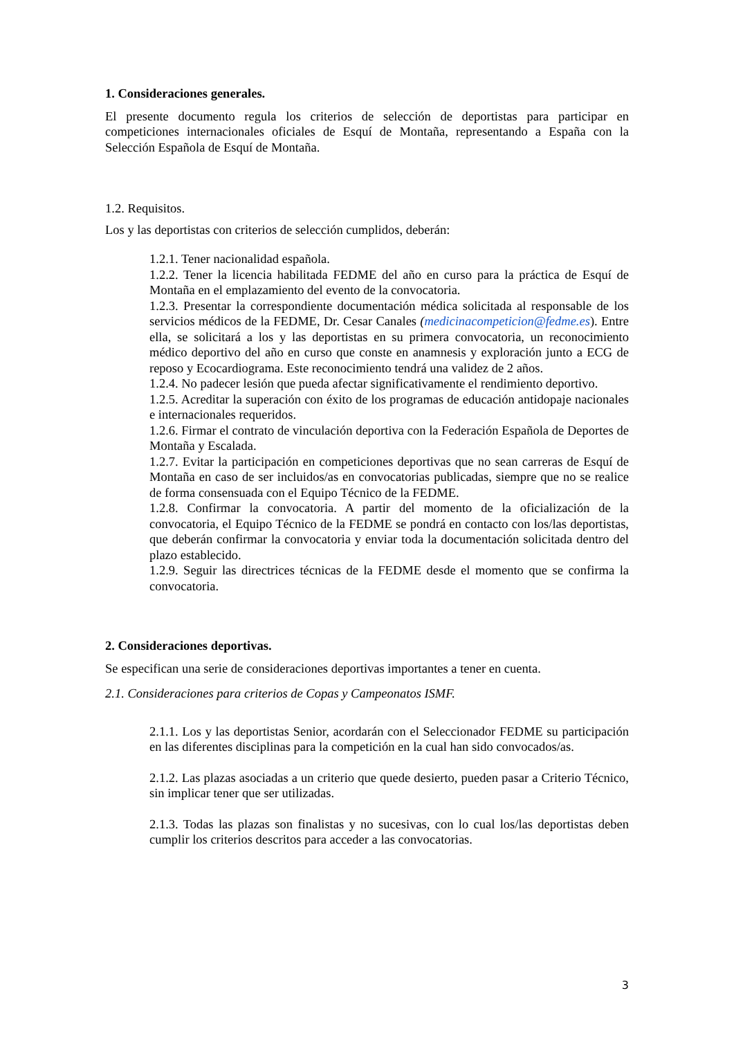1. Consideraciones generales.
El presente documento regula los criterios de selección de deportistas para participar en competiciones internacionales oficiales de Esquí de Montaña, representando a España con la Selección Española de Esquí de Montaña.
1.2. Requisitos.
Los y las deportistas con criterios de selección cumplidos, deberán:
1.2.1. Tener nacionalidad española.
1.2.2. Tener la licencia habilitada FEDME del año en curso para la práctica de Esquí de Montaña en el emplazamiento del evento de la convocatoria.
1.2.3. Presentar la correspondiente documentación médica solicitada al responsable de los servicios médicos de la FEDME, Dr. Cesar Canales (medicinacompeticion@fedme.es). Entre ella, se solicitará a los y las deportistas en su primera convocatoria, un reconocimiento médico deportivo del año en curso que conste en anamnesis y exploración junto a ECG de reposo y Ecocardiograma. Este reconocimiento tendrá una validez de 2 años.
1.2.4. No padecer lesión que pueda afectar significativamente el rendimiento deportivo.
1.2.5. Acreditar la superación con éxito de los programas de educación antidopaje nacionales e internacionales requeridos.
1.2.6. Firmar el contrato de vinculación deportiva con la Federación Española de Deportes de Montaña y Escalada.
1.2.7. Evitar la participación en competiciones deportivas que no sean carreras de Esquí de Montaña en caso de ser incluidos/as en convocatorias publicadas, siempre que no se realice de forma consensuada con el Equipo Técnico de la FEDME.
1.2.8. Confirmar la convocatoria. A partir del momento de la oficialización de la convocatoria, el Equipo Técnico de la FEDME se pondrá en contacto con los/las deportistas, que deberán confirmar la convocatoria y enviar toda la documentación solicitada dentro del plazo establecido.
1.2.9. Seguir las directrices técnicas de la FEDME desde el momento que se confirma la convocatoria.
2. Consideraciones deportivas.
Se especifican una serie de consideraciones deportivas importantes a tener en cuenta.
2.1. Consideraciones para criterios de Copas y Campeonatos ISMF.
2.1.1. Los y las deportistas Senior, acordarán con el Seleccionador FEDME su participación en las diferentes disciplinas para la competición en la cual han sido convocados/as.
2.1.2. Las plazas asociadas a un criterio que quede desierto, pueden pasar a Criterio Técnico, sin implicar tener que ser utilizadas.
2.1.3. Todas las plazas son finalistas y no sucesivas, con lo cual los/las deportistas deben cumplir los criterios descritos para acceder a las convocatorias.
3